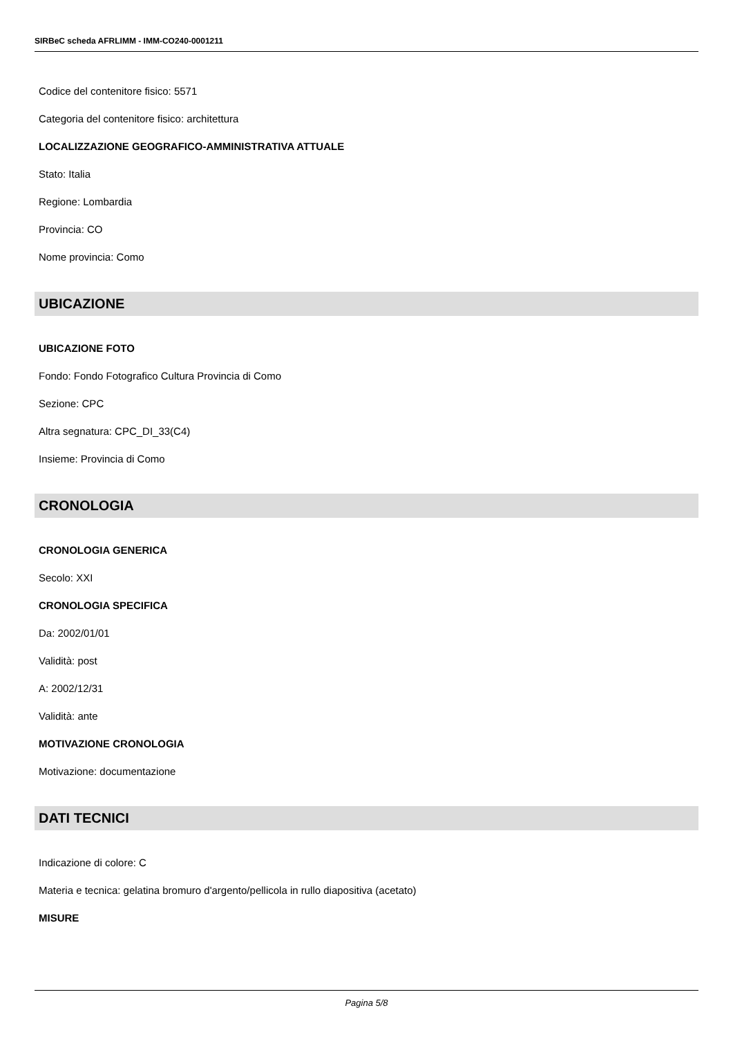SIRBeC scheda AFRLIMM - IMM-CO240-0001211
Codice del contenitore fisico: 5571
Categoria del contenitore fisico: architettura
LOCALIZZAZIONE GEOGRAFICO-AMMINISTRATIVA ATTUALE
Stato: Italia
Regione: Lombardia
Provincia: CO
Nome provincia: Como
UBICAZIONE
UBICAZIONE FOTO
Fondo: Fondo Fotografico Cultura Provincia di Como
Sezione: CPC
Altra segnatura: CPC_DI_33(C4)
Insieme: Provincia di Como
CRONOLOGIA
CRONOLOGIA GENERICA
Secolo: XXI
CRONOLOGIA SPECIFICA
Da: 2002/01/01
Validità: post
A: 2002/12/31
Validità: ante
MOTIVAZIONE CRONOLOGIA
Motivazione: documentazione
DATI TECNICI
Indicazione di colore: C
Materia e tecnica: gelatina bromuro d'argento/pellicola in rullo diapositiva (acetato)
MISURE
Pagina 5/8